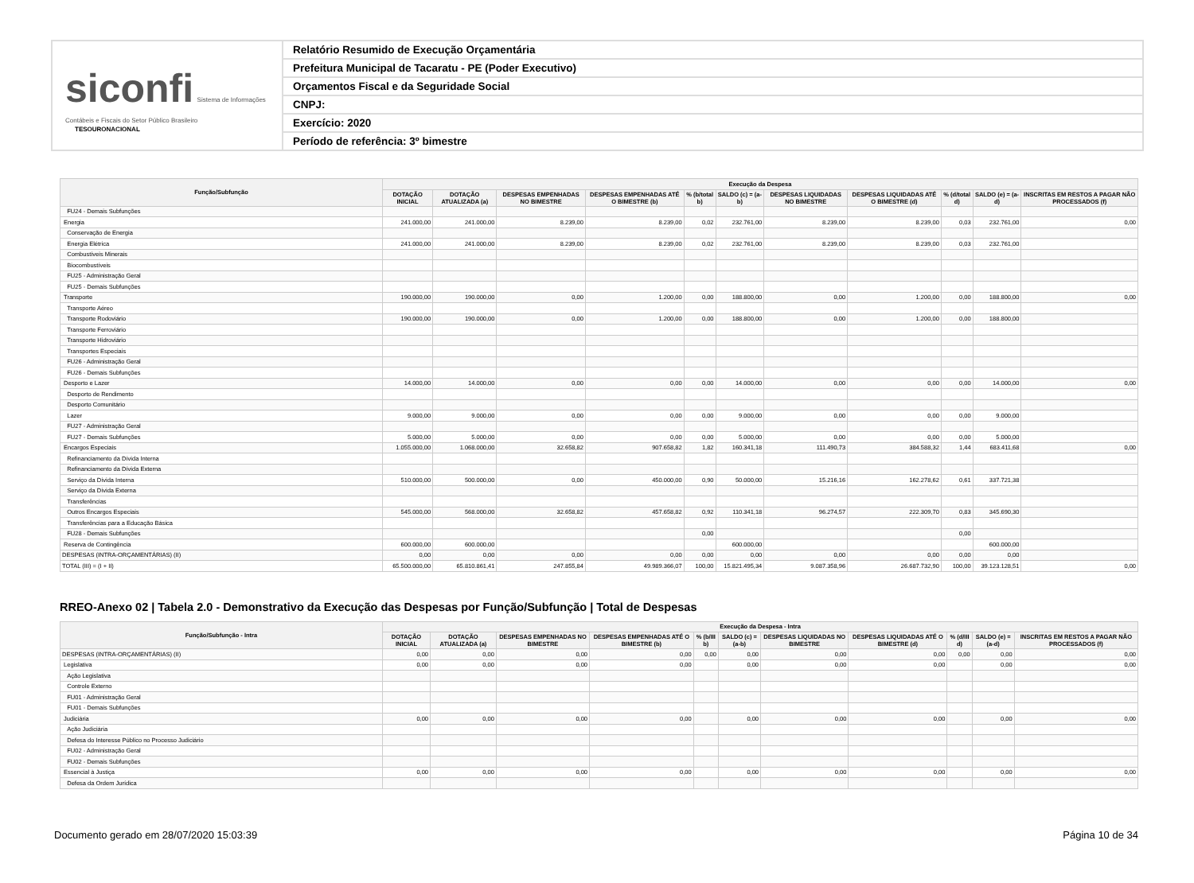siconfi Sistema de Informações Contábeis e Fiscais do Setor Público Brasileiro
TESOURONACIONAL
Relatório Resumido de Execução Orçamentária
Prefeitura Municipal de Tacaratu - PE (Poder Executivo)
Orçamentos Fiscal e da Seguridade Social
CNPJ:
Exercício: 2020
Período de referência: 3º bimestre
| Função/Subfunção | Execução da Despesa | | | | | | | | | | |
| --- | --- | --- | --- | --- | --- | --- | --- | --- | --- | --- | --- |
| | DOTAÇÃO INICIAL | DOTAÇÃO ATUALIZADA (a) | DESPESAS EMPENHADAS NO BIMESTRE | DESPESAS EMPENHADAS ATÉ O BIMESTRE (b) | % (b/total b) | SALDO (c) = (a-b) | DESPESAS LIQUIDADAS NO BIMESTRE | DESPESAS LIQUIDADAS ATÉ O BIMESTRE (d) | % (d/total d) | SALDO (e) = (a-d) | INSCRITAS EM RESTOS A PAGAR NÃO PROCESSADOS (f) |
| FU24 - Demais Subfunções | | | | | | | | | | | |
| Energia | 241.000,00 | 241.000,00 | 8.239,00 | 8.239,00 | 0,02 | 232.761,00 | 8.239,00 | 8.239,00 | 0,03 | 232.761,00 | 0,00 |
| Conservação de Energia | | | | | | | | | | | |
| Energia Elétrica | 241.000,00 | 241.000,00 | 8.239,00 | 8.239,00 | 0,02 | 232.761,00 | 8.239,00 | 8.239,00 | 0,03 | 232.761,00 | |
| Combustíveis Minerais | | | | | | | | | | | |
| Biocombustíveis | | | | | | | | | | | |
| FU25 - Administração Geral | | | | | | | | | | | |
| FU25 - Demais Subfunções | | | | | | | | | | | |
| Transporte | 190.000,00 | 190.000,00 | 0,00 | 1.200,00 | 0,00 | 188.800,00 | 0,00 | 1.200,00 | 0,00 | 188.800,00 | 0,00 |
| Transporte Aéreo | | | | | | | | | | | |
| Transporte Rodoviário | 190.000,00 | 190.000,00 | 0,00 | 1.200,00 | 0,00 | 188.800,00 | 0,00 | 1.200,00 | 0,00 | 188.800,00 | |
| Transporte Ferroviário | | | | | | | | | | | |
| Transporte Hidroviário | | | | | | | | | | | |
| Transportes Especiais | | | | | | | | | | | |
| FU26 - Administração Geral | | | | | | | | | | | |
| FU26 - Demais Subfunções | | | | | | | | | | | |
| Desporto e Lazer | 14.000,00 | 14.000,00 | 0,00 | 0,00 | 0,00 | 14.000,00 | 0,00 | 0,00 | 0,00 | 14.000,00 | 0,00 |
| Desporto de Rendimento | | | | | | | | | | | |
| Desporto Comunitário | | | | | | | | | | | |
| Lazer | 9.000,00 | 9.000,00 | 0,00 | 0,00 | 0,00 | 9.000,00 | 0,00 | 0,00 | 0,00 | 9.000,00 | |
| FU27 - Administração Geral | | | | | | | | | | | |
| FU27 - Demais Subfunções | 5.000,00 | 5.000,00 | 0,00 | 0,00 | 0,00 | 5.000,00 | 0,00 | 0,00 | 0,00 | 5.000,00 | |
| Encargos Especiais | 1.055.000,00 | 1.068.000,00 | 32.658,82 | 907.658,82 | 1,82 | 160.341,18 | 111.490,73 | 384.588,32 | 1,44 | 683.411,68 | 0,00 |
| Refinanciamento da Dívida Interna | | | | | | | | | | | |
| Refinanciamento da Dívida Externa | | | | | | | | | | | |
| Serviço da Dívida Interna | 510.000,00 | 500.000,00 | 0,00 | 450.000,00 | 0,90 | 50.000,00 | 15.216,16 | 162.278,62 | 0,61 | 337.721,38 | |
| Serviço da Dívida Externa | | | | | | | | | | | |
| Transferências | | | | | | | | | | | |
| Outros Encargos Especiais | 545.000,00 | 568.000,00 | 32.658,82 | 457.658,82 | 0,92 | 110.341,18 | 96.274,57 | 222.309,70 | 0,83 | 345.690,30 | |
| Transferências para a Educação Básica | | | | | | | | | | | |
| FU28 - Demais Subfunções | | | | | 0,00 | | | | 0,00 | | |
| Reserva de Contingência | 600.000,00 | 600.000,00 | | | | 600.000,00 | | | | 600.000,00 | |
| DESPESAS (INTRA-ORÇAMENTÁRIAS) (II) | 0,00 | 0,00 | 0,00 | 0,00 | 0,00 | 0,00 | 0,00 | 0,00 | 0,00 | 0,00 | |
| TOTAL (III) = (I + II) | 65.500.000,00 | 65.810.861,41 | 247.855,84 | 49.989.366,07 | 100,00 | 15.821.495,34 | 9.087.358,96 | 26.687.732,90 | 100,00 | 39.123.128,51 | 0,00 |
RREO-Anexo 02 | Tabela 2.0 - Demonstrativo da Execução das Despesas por Função/Subfunção | Total de Despesas
| Função/Subfunção - Intra | Execução da Despesa - Intra | | | | | | | | | | |
| --- | --- | --- | --- | --- | --- | --- | --- | --- | --- | --- | --- |
| | DOTAÇÃO INICIAL | DOTAÇÃO ATUALIZADA (a) | DESPESAS EMPENHADAS NO BIMESTRE | DESPESAS EMPENHADAS ATÉ O BIMESTRE (b) | % (b/III b) | SALDO (c) = (a-b) | DESPESAS LIQUIDADAS NO BIMESTRE | DESPESAS LIQUIDADAS ATÉ O BIMESTRE (d) | % (d/III d) | SALDO (e) = (a-d) | INSCRITAS EM RESTOS A PAGAR NÃO PROCESSADOS (f) |
| DESPESAS (INTRA-ORÇAMENTÁRIAS) (II) | 0,00 | 0,00 | 0,00 | 0,00 | 0,00 | 0,00 | 0,00 | 0,00 | 0,00 | 0,00 | 0,00 |
| Legislativa | 0,00 | 0,00 | 0,00 | 0,00 | | 0,00 | 0,00 | 0,00 | | 0,00 | 0,00 |
| Ação Legislativa | | | | | | | | | | | |
| Controle Externo | | | | | | | | | | | |
| FU01 - Administração Geral | | | | | | | | | | | |
| FU01 - Demais Subfunções | | | | | | | | | | | |
| Judiciária | 0,00 | 0,00 | 0,00 | 0,00 | | 0,00 | 0,00 | 0,00 | | 0,00 | 0,00 |
| Ação Judiciária | | | | | | | | | | | |
| Defesa do Interesse Público no Processo Judiciário | | | | | | | | | | | |
| FU02 - Administração Geral | | | | | | | | | | | |
| FU02 - Demais Subfunções | | | | | | | | | | | |
| Essencial à Justiça | 0,00 | 0,00 | 0,00 | 0,00 | | 0,00 | 0,00 | 0,00 | | 0,00 | 0,00 |
| Defesa da Ordem Jurídica | | | | | | | | | | | |
Documento gerado em 28/07/2020 15:03:39 Página 10 de 34